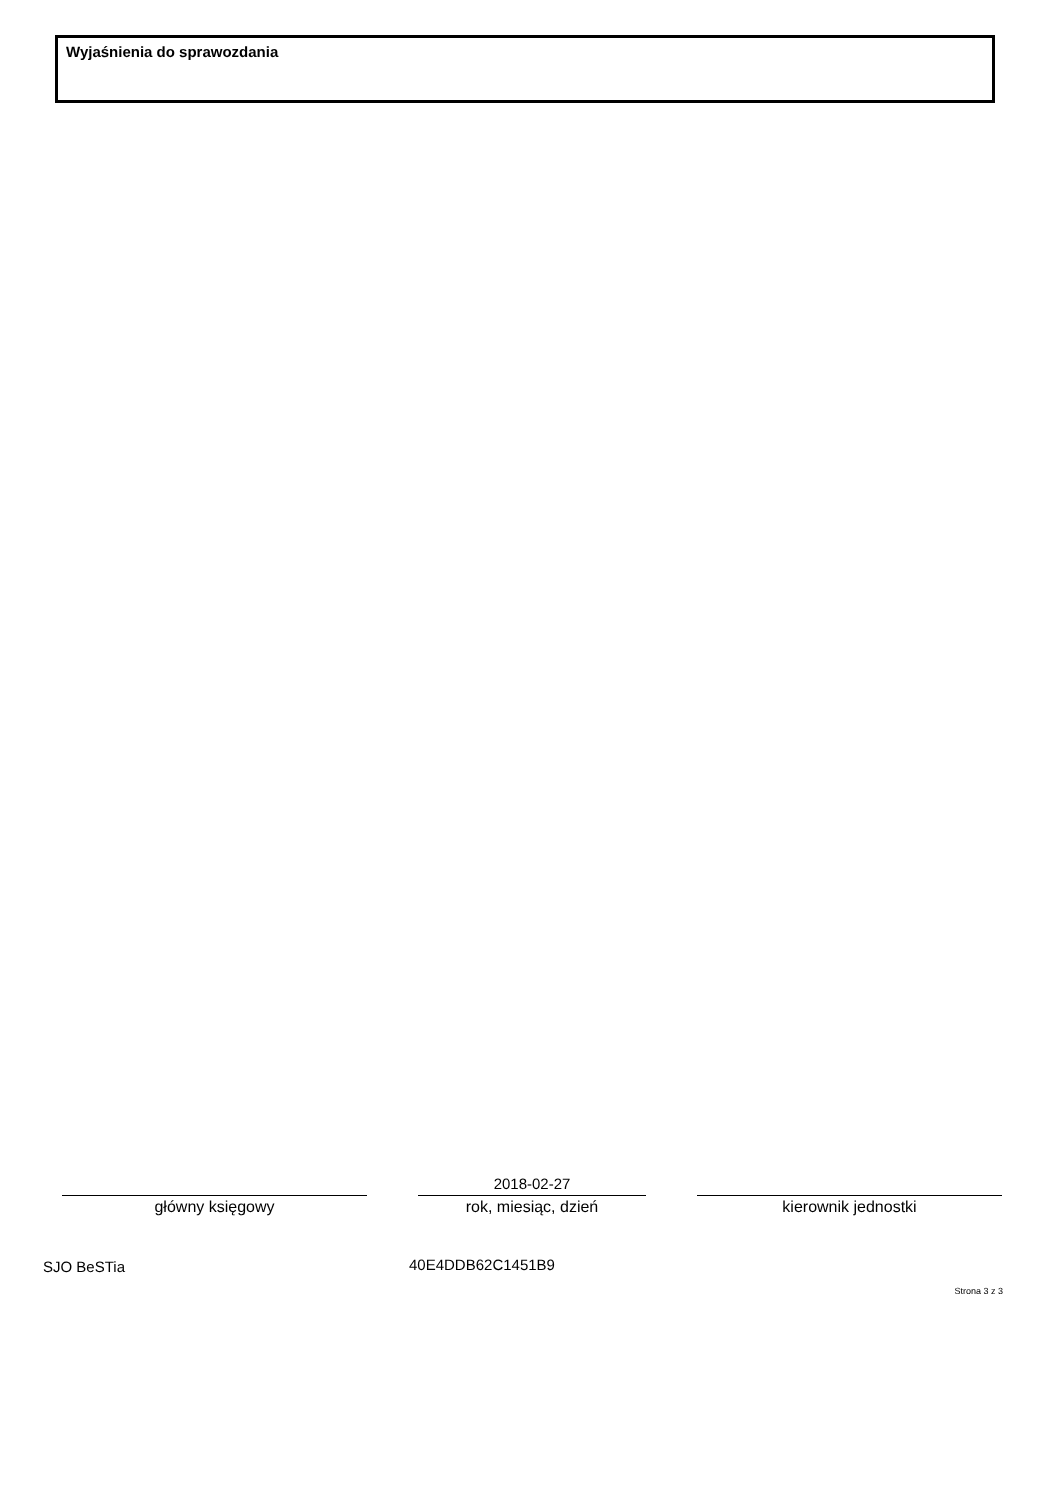Wyjaśnienia do sprawozdania
główny księgowy
2018-02-27
rok, miesiąc, dzień
kierownik jednostki
SJO BeSTia 40E4DDB62C1451B9
Strona 3 z 3